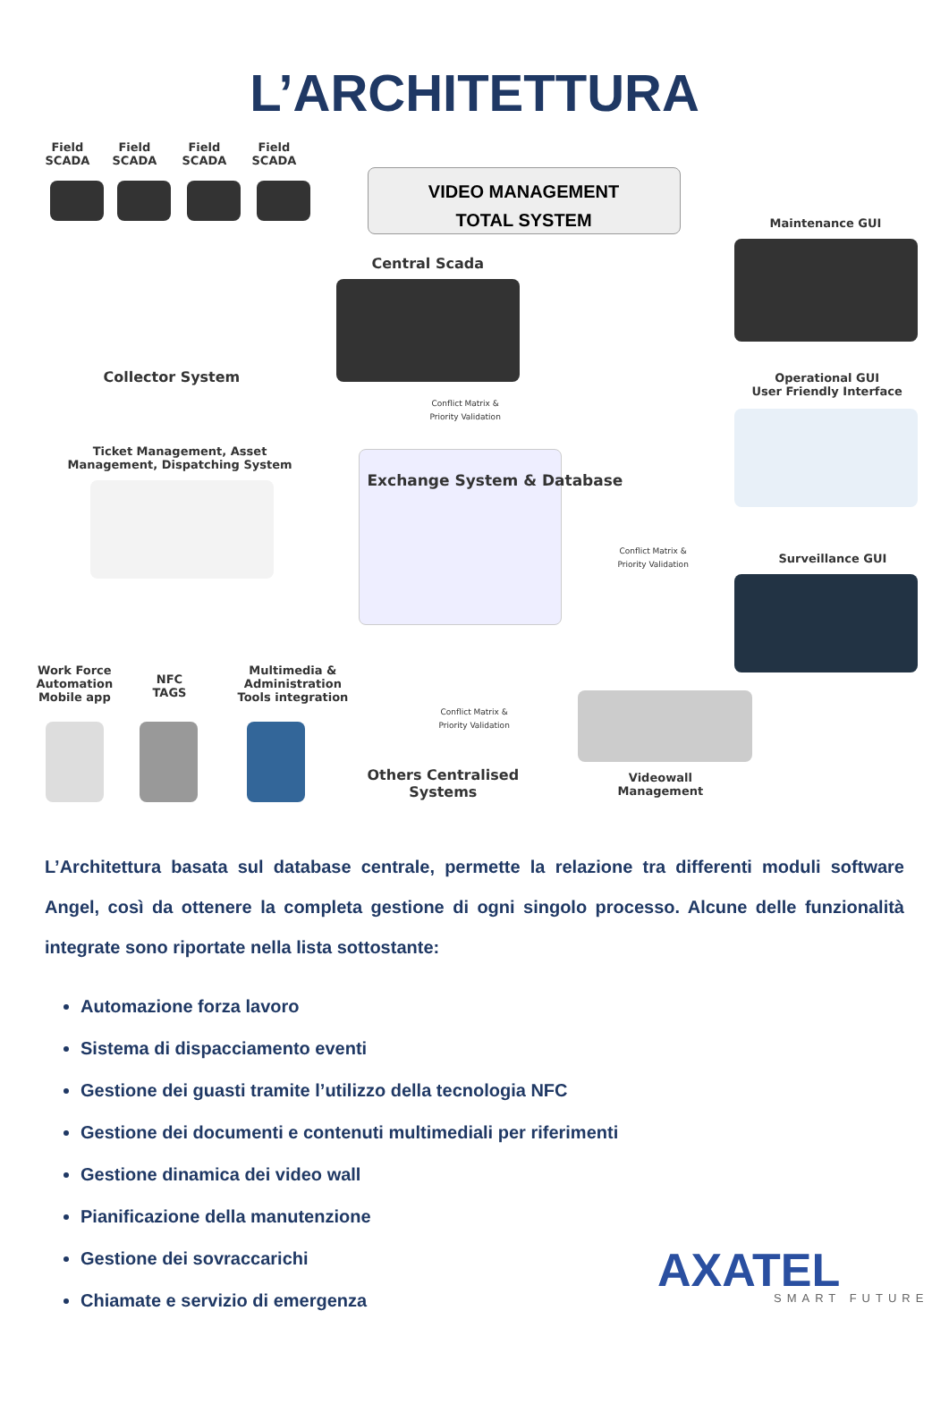L’ARCHITETTURA
Field
SCADA
Field
SCADA
Field
SCADA
Field
SCADA
VIDEO MANAGEMENT
TOTAL SYSTEM
Maintenance GUI
Central Scada
Collector System
Operational GUI
User Friendly Interface
Conflict Matrix &
Priority Validation
Ticket Management, Asset
Management, Dispatching System
Exchange System & Database
Conflict Matrix &
Priority Validation
Surveillance GUI
Work Force
Automation
Mobile app
NFC
TAGS
Multimedia &
Administration
Tools integration
Conflict Matrix &
Priority Validation
Others Centralised
Systems
Videowall
Management
L’Architettura basata sul database centrale, permette la relazione tra differenti moduli software Angel, così da ottenere la completa gestione di ogni singolo processo. Alcune delle funzionalità integrate sono riportate nella lista sottostante:
Automazione forza lavoro
Sistema di dispacciamento eventi
Gestione dei guasti tramite l’utilizzo della tecnologia NFC
Gestione dei documenti e contenuti multimediali per riferimenti
Gestione dinamica dei video wall
Pianificazione della manutenzione
Gestione dei sovraccarichi
Chiamate e servizio di emergenza
AXATEL
SMART FUTURE